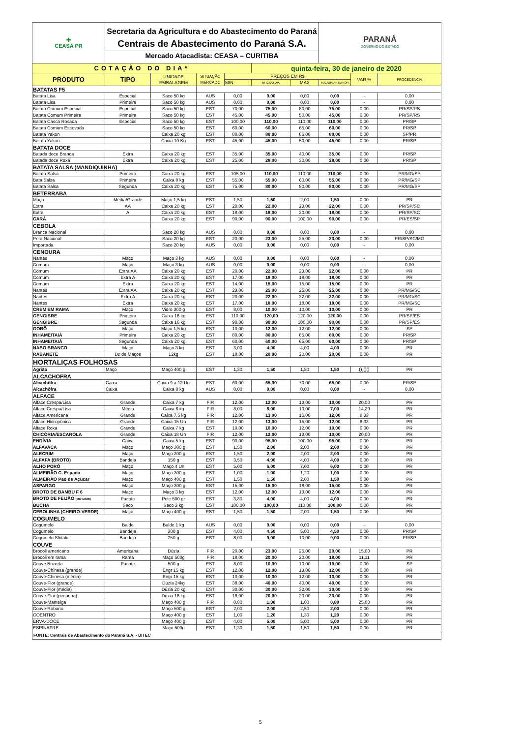| ✚ CEASA PR | Secretaria da Agricultura e do Abastecimento do Paraná Centrais de Abastecimento do Paraná S.A. Mercado Atacadista: CEASA – CURITIBA | | | | | | PARANÁ GOVERNO DO ESTADO | | |
| COTAÇÃO DO DIA* | | | | | quinta-feira, 30 de janeiro de 2020 | | | | |
| PRODUTO | TIPO | UNIDADE EMBALAGEM | SITUAÇÃO MERCADO | PREÇOS EM R$ | | | | VAR % | PROCEDÊNCIA |
| | | | | MIN | M_C DO DIA | MAX | M.C./DIA ANTERIOR | | |
| BATATAS F5 | | | | | | | | | |
| Batata Lisa | Especial | Saco 50 kg | AUS | 0,00 | 0,00 | 0,00 | 0,00 | - | 0,00 |
| Batata Lisa | Primeira | Saco 50 kg | AUS | 0,00 | 0,00 | 0,00 | 0,00 | - | 0,00 |
| Batata Comum Especial | Especial | Saco 50 kg | EST | 70,00 | 75,00 | 80,00 | 75,00 | 0,00 | PR/SP/RS |
| Batata Comum Primeira | Primeira | Saco 50 kg | EST | 45,00 | 45,00 | 50,00 | 45,00 | 0,00 | PR/SP/RS |
| Batata Casca Rosada | Especial | Saco 50 kg | EST | 100,00 | 110,00 | 110,00 | 110,00 | 0,00 | PR/SP |
| Batata Comum Escovada | | Saco 50 kg | EST | 60,00 | 60,00 | 65,00 | 60,00 | 0,00 | PR/SP |
| Batata Yakon | | Caixa 20 kg | EST | 80,00 | 80,00 | 85,00 | 80,00 | 0,00 | SP/PR |
| Batata Yakon | | Caixa 10 Kg | EST | 45,00 | 45,00 | 50,00 | 45,00 | 0,00 | PR/SP |
| BATATA DOCE | | | | | | | | | |
| Batada doce Branca | Extra | Caixa 20 kg | EST | 35,00 | 35,00 | 40,00 | 35,00 | 0,00 | PR/SP |
| Batada doce Roxa | Extra | Caixa 20 kg | EST | 25,00 | 28,00 | 30,00 | 28,00 | 0,00 | PR/SP |
| BATATA SALSA (MANDIQUINHA) | | | | | | | | | |
| Batata Salsa | Primeira | Caixa 20 kg | EST | 105,00 | 110,00 | 110,00 | 110,00 | 0,00 | PR/MG/SP |
| Bata Salsa | Primeira | Caixa 8 kg | EST | 55,00 | 55,00 | 60,00 | 55,00 | 0,00 | PR/MG/SP |
| Batata Salsa | Segunda | Caixa 20 kg | EST | 75,00 | 80,00 | 80,00 | 80,00 | 0,00 | PR/MG/SP |
| BETERRABA | | | | | | | | | |
| Maço | Média/Grande | Maço 1,5 kg | EST | 1,50 | 1,50 | 2,00 | 1,50 | 0,00 | PR |
| Extra | AA | Caixa 20 kg | EST | 20,00 | 22,00 | 23,00 | 22,00 | 0,00 | PR/SP/SC |
| Extra | A | Caixa 20 kg | EST | 18,00 | 18,00 | 20.00 | 18,00 | 0,00 | PR/SP/SC |
| CARÁ | | Caixa 20 kg | EST | 90,00 | 90,00 | 100,00 | 90,00 | 0,00 | PR/ES/SP |
| CEBOLA | | | | | | | | | |
| Branca Nacional | | Saco 20 kg | AUS | 0,00 | 0,00 | 0,00 | 0,00 | - | 0,00 |
| Pera Nacional | | Saco 20 kg | EST | 20,00 | 23,00 | 25,00 | 23,00 | 0,00 | PR/SP/SC/MG |
| Importada | | Saco 20 kg | AUS | 0,00 | 0,00 | 0,00 | 0,00 | - | 0,00 |
| CENOURA | | | | | | | | | |
| Nantes | Maço | Maço 3 kg | AUS | 0,00 | 0,00 | 0,00 | 0,00 | - | 0,00 |
| Comum | Maço | Maço 3 kg | AUS | 0,00 | 0,00 | 0,00 | 0,00 | - | 0,00 |
| Comum | Extra AA | Caixa 20 kg | EST | 20,00 | 22,00 | 23,00 | 22,00 | 0,00 | PR |
| Comum | Extra A | Caixa 20 kg | EST | 17,00 | 18,00 | 18,00 | 18,00 | 0,00 | PR |
| Comum | Extra | Caixa 20 kg | EST | 14,00 | 15,00 | 15,00 | 15,00 | 0,00 | PR |
| Nantes | Extra AA | Caixa 20 kg | EST | 23,00 | 25,00 | 25,00 | 25,00 | 0,00 | PR/MG/SC |
| Nantes | Extra A | Caixa 20 kg | EST | 20,00 | 22,00 | 22,00 | 22,00 | 0,00 | PR/MG/SC |
| Nantes | Extra | Caixa 20 kg | EST | 17,00 | 18,00 | 18,00 | 18,00 | 0,00 | PR/MG/SC |
| CREM EM RAMA | Maço | Vidro 300 g | EST | 8,00 | 10,00 | 10,00 | 10,00 | 0,00 | PR |
| GENGIBRE | Primeira | Caixa 16 kg | EST | 110,00 | 120,00 | 120,00 | 120,00 | 0,00 | PR/SP/ES |
| GENGIBRE | Segunda | Caixa 16 kg | EST | 90,00 | 90,00 | 100,00 | 90,00 | 0,00 | PR/SP/ES |
| GOBÔ | Maço | Maço 1,5 kg | EST | 10,00 | 12,00 | 12,00 | 12,00 | 0,00 | SP |
| INHAME/TAIÁ | Primeira | Caixa 20 kg | EST | 80,00 | 80,00 | 85,00 | 80,00 | 0,00 | PR/SP |
| INHAME/TAIÁ | Segunda | Caixa 20 kg | EST | 60,00 | 60,00 | 65,00 | 60,00 | 0,00 | PR/SP |
| NABO BRANCO | Maço | Maço 3 kg | EST | 3,00 | 4,00 | 4,00 | 4,00 | 0,00 | PR |
| RABANETE | Dz de Maços | 12kg | EST | 18,00 | 20,00 | 20.00 | 20,00 | 0,00 | PR |
| HORTALIÇAS FOLHOSAS | | | | | | | | | |
| Agrião | Maço | Maço 400 g | EST | 1,30 | 1,50 | 1,50 | 1,50 | 0,00 | PR |
| ALCACHOFRA | | | | | | | | | |
| Alcachôfra | Caixa | Caixa 9 a 12 Un | EST | 60,00 | 65,00 | 70,00 | 65,00 | 0,00 | PR/SP |
| Alcachôfra | Caixa | Caixa 8 kg | AUS | 0,00 | 0,00 | 0,00 | 0,00 | - | 0,00 |
| ALFACE | | | | | | | | | |
| Alface Crespa/Lisa | Grande | Caixa 7 kg | FIR | 12,00 | 12,00 | 13,00 | 10,00 | 20,00 | PR |
| Alface Crespa/Lisa | Média | Caixa 6 kg | FIR | 8,00 | 8,00 | 10,00 | 7,00 | 14,29 | PR |
| Alface Americana | Grande | Caixa 7,5 kg | FIR | 12,00 | 13,00 | 15,00 | 12,00 | 8,33 | PR |
| Alface Hidropônica | Grande | Caixa 15 Un | FIR | 12,00 | 13,00 | 15,00 | 12,00 | 8,33 | PR |
| Alface Roxa | Grande | Caixa 7 kg | EST | 10,00 | 10,00 | 12,00 | 10,00 | 0,00 | PR |
| CHICÓRIA/ESCAROLA | Grande | Caixa 18 Un | FIR | 12,00 | 12,00 | 13,00 | 10,00 | 20,00 | PR |
| ENDÍVIA | Caixa | Caixa 5 kg | EST | 90,00 | 95,00 | 100,00 | 95,00 | 0,00 | PR |
| ALFAVACA | Maço | Maço 300 g | EST | 1,50 | 2,00 | 2,00 | 2,00 | 0,00 | PR |
| ALECRIM | Maço | Maço 200 g | EST | 1,50 | 2,00 | 2,00 | 2,00 | 0,00 | PR |
| ALFAFA (BROTO) | Bandeja | 150 g | EST | 3,50 | 4,00 | 4,00 | 4,00 | 0,00 | PR |
| ALHO PORÓ | Maço | Maço 4 Un | EST | 5,00 | 6,00 | 7,00 | 6,00 | 0,00 | PR |
| ALMEIRÃO C. Espada | Maço | Maço 300 g | EST | 1,00 | 1,00 | 1,20 | 1,00 | 0,00 | PR |
| ALMEIRÃO Pao de Açucar | Maço | Maço 400 g | EST | 1,50 | 1,50 | 2,00 | 1,50 | 0,00 | PR |
| ASPARGO | Maço | Maço 300 g | EST | 15,00 | 15,00 | 18,00 | 15,00 | 0,00 | PR |
| BROTO DE BAMBU F 6 | Maço | Maço 3 kg | EST | 12,00 | 12,00 | 13,00 | 12,00 | 0,00 | PR |
| BROTO DE FEIJÃO (MOYASHI) | Pacote | Pcte 500 gr | EST | 3,80 | 4,00 | 4,00 | 4,00 | 0,00 | PR |
| BUCHA | Saco | Saco 3 kg | EST | 100,00 | 100,00 | 110,00 | 100,00 | 0,00 | PR |
| CEBOLINHA (CHEIRO-VERDE) | Maço | Maço 400 g | EST | 1,50 | 1,50 | 2,00 | 1,50 | 0,00 | PR |
| COGUMELO | | | | | | | | | |
| Cogumelo | Balde | Balde 1 kg | AUS | 0,00 | 0,00 | 0,00 | 0,00 | - | 0,00 |
| Cogumelo | Bandeja | 300 g | EST | 4,00 | 4,50 | 5,00 | 4,50 | 0,00 | PR/SP |
| Cogumelo Shitaki | Bandeja | 250 g | EST | 8,00 | 9,00 | 10,00 | 9,00 | 0,00 | PR/SP |
| COUVE | | | | | | | | | |
| Brocoli americano | Americana | Dúzia | FIR | 20,00 | 23,00 | 25,00 | 20,00 | 15,00 | PR |
| Brocoli em rama | Rama | Maço 500g | FIR | 18,00 | 20,00 | 20.00 | 18,00 | 11,11 | PR |
| Couve Bruxela | Pacote | 500 g | EST | 8,00 | 10,00 | 10,00 | 10,00 | 0,00 | SP |
| Couve-Chinesa (grande) | | Engr 15 kg | EST | 12,00 | 12,00 | 13,00 | 12,00 | 0,00 | PR |
| Couve-Chinesa (média) | | Engr 15 kg | EST | 10,00 | 10,00 | 12,00 | 10,00 | 0,00 | PR |
| Couve-Flor (grande) | | Dúzia 24kg | EST | 38,00 | 40,00 | 40,00 | 40,00 | 0,00 | PR |
| Couve-Flor (média) | | Dúzia 20 kg | EST | 30,00 | 30,00 | 32,00 | 30,00 | 0,00 | PR |
| Couve-Flor (pequena) | | Dúzia 18 kg | EST | 18,00 | 20,00 | 20.00 | 20,00 | 0,00 | PR |
| Couve-Manteiga | | Maço 400 g | FIR | 0,80 | 1,00 | 1,00 | 0,80 | 25,00 | PR |
| Couve-Rabano | | Maço 500 g | EST | 2,00 | 2,00 | 2,50 | 2,00 | 0,00 | PR |
| COENTRO | | Maço 400 g | EST | 1,00 | 1,20 | 1,30 | 1,20 | 0,00 | PR |
| ERVA-DOCE | | Maço 400 g | EST | 4,00 | 5,00 | 5,00 | 5,00 | 0,00 | PR |
| ESPINAFRE | | Maço 500g | EST | 1,30 | 1,50 | 1,50 | 1,50 | 0,00 | PR |
| FONTE: Centrais de Abastecimento do Paraná S.A. - DITEC | | | | | | | | | |
5